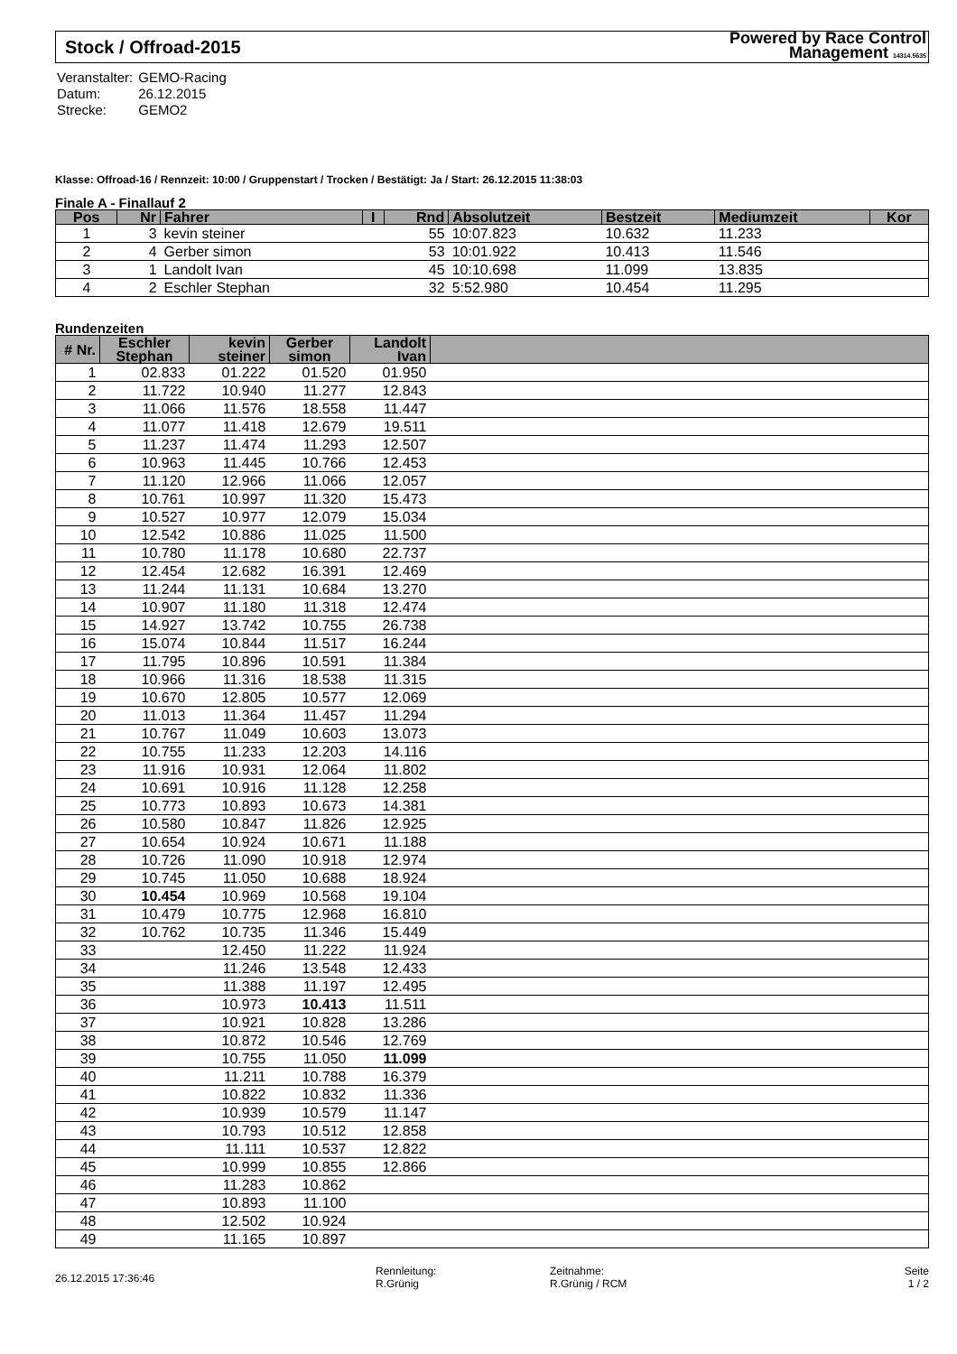Stock / Offroad-2015 Powered by Race Control
Management 14314.5635
| Veranstalter: | GEMO-Racing |
| Datum: | 26.12.2015 |
| Strecke: | GEMO2 |
Klasse: Offroad-16 / Rennzeit: 10:00 / Gruppenstart / Trocken / Bestätigt: Ja / Start: 26.12.2015 11:38:03
Finale A - Finallauf 2
| Pos | Nr | Fahrer | I | Rnd | Absolutzeit | Bestzeit | Mediumzeit | Kor |
| --- | --- | --- | --- | --- | --- | --- | --- | --- |
| 1 | 3 | kevin steiner | | 55 | 10:07.823 | 10.632 | 11.233 | |
| 2 | 4 | Gerber simon | | 53 | 10:01.922 | 10.413 | 11.546 | |
| 3 | 1 | Landolt Ivan | | 45 | 10:10.698 | 11.099 | 13.835 | |
| 4 | 2 | Eschler Stephan | | 32 | 5:52.980 | 10.454 | 11.295 | |
Rundenzeiten
| # Nr. | Eschler Stephan | kevin steiner | Gerber simon | Landolt Ivan | |
| --- | --- | --- | --- | --- | --- |
| 1 | 02.833 | 01.222 | 01.520 | 01.950 | |
| 2 | 11.722 | 10.940 | 11.277 | 12.843 | |
| 3 | 11.066 | 11.576 | 18.558 | 11.447 | |
| 4 | 11.077 | 11.418 | 12.679 | 19.511 | |
| 5 | 11.237 | 11.474 | 11.293 | 12.507 | |
| 6 | 10.963 | 11.445 | 10.766 | 12.453 | |
| 7 | 11.120 | 12.966 | 11.066 | 12.057 | |
| 8 | 10.761 | 10.997 | 11.320 | 15.473 | |
| 9 | 10.527 | 10.977 | 12.079 | 15.034 | |
| 10 | 12.542 | 10.886 | 11.025 | 11.500 | |
| 11 | 10.780 | 11.178 | 10.680 | 22.737 | |
| 12 | 12.454 | 12.682 | 16.391 | 12.469 | |
| 13 | 11.244 | 11.131 | 10.684 | 13.270 | |
| 14 | 10.907 | 11.180 | 11.318 | 12.474 | |
| 15 | 14.927 | 13.742 | 10.755 | 26.738 | |
| 16 | 15.074 | 10.844 | 11.517 | 16.244 | |
| 17 | 11.795 | 10.896 | 10.591 | 11.384 | |
| 18 | 10.966 | 11.316 | 18.538 | 11.315 | |
| 19 | 10.670 | 12.805 | 10.577 | 12.069 | |
| 20 | 11.013 | 11.364 | 11.457 | 11.294 | |
| 21 | 10.767 | 11.049 | 10.603 | 13.073 | |
| 22 | 10.755 | 11.233 | 12.203 | 14.116 | |
| 23 | 11.916 | 10.931 | 12.064 | 11.802 | |
| 24 | 10.691 | 10.916 | 11.128 | 12.258 | |
| 25 | 10.773 | 10.893 | 10.673 | 14.381 | |
| 26 | 10.580 | 10.847 | 11.826 | 12.925 | |
| 27 | 10.654 | 10.924 | 10.671 | 11.188 | |
| 28 | 10.726 | 11.090 | 10.918 | 12.974 | |
| 29 | 10.745 | 11.050 | 10.688 | 18.924 | |
| 30 | 10.454 | 10.969 | 10.568 | 19.104 | |
| 31 | 10.479 | 10.775 | 12.968 | 16.810 | |
| 32 | 10.762 | 10.735 | 11.346 | 15.449 | |
| 33 | | 12.450 | 11.222 | 11.924 | |
| 34 | | 11.246 | 13.548 | 12.433 | |
| 35 | | 11.388 | 11.197 | 12.495 | |
| 36 | | 10.973 | 10.413 | 11.511 | |
| 37 | | 10.921 | 10.828 | 13.286 | |
| 38 | | 10.872 | 10.546 | 12.769 | |
| 39 | | 10.755 | 11.050 | 11.099 | |
| 40 | | 11.211 | 10.788 | 16.379 | |
| 41 | | 10.822 | 10.832 | 11.336 | |
| 42 | | 10.939 | 10.579 | 11.147 | |
| 43 | | 10.793 | 10.512 | 12.858 | |
| 44 | | 11.111 | 10.537 | 12.822 | |
| 45 | | 10.999 | 10.855 | 12.866 | |
| 46 | | 11.283 | 10.862 | | |
| 47 | | 10.893 | 11.100 | | |
| 48 | | 12.502 | 10.924 | | |
| 49 | | 11.165 | 10.897 | | |
26.12.2015 17:36:46
Rennleitung:
R.Grünig
Zeitnahme:
R.Grünig / RCM
Seite
1 / 2